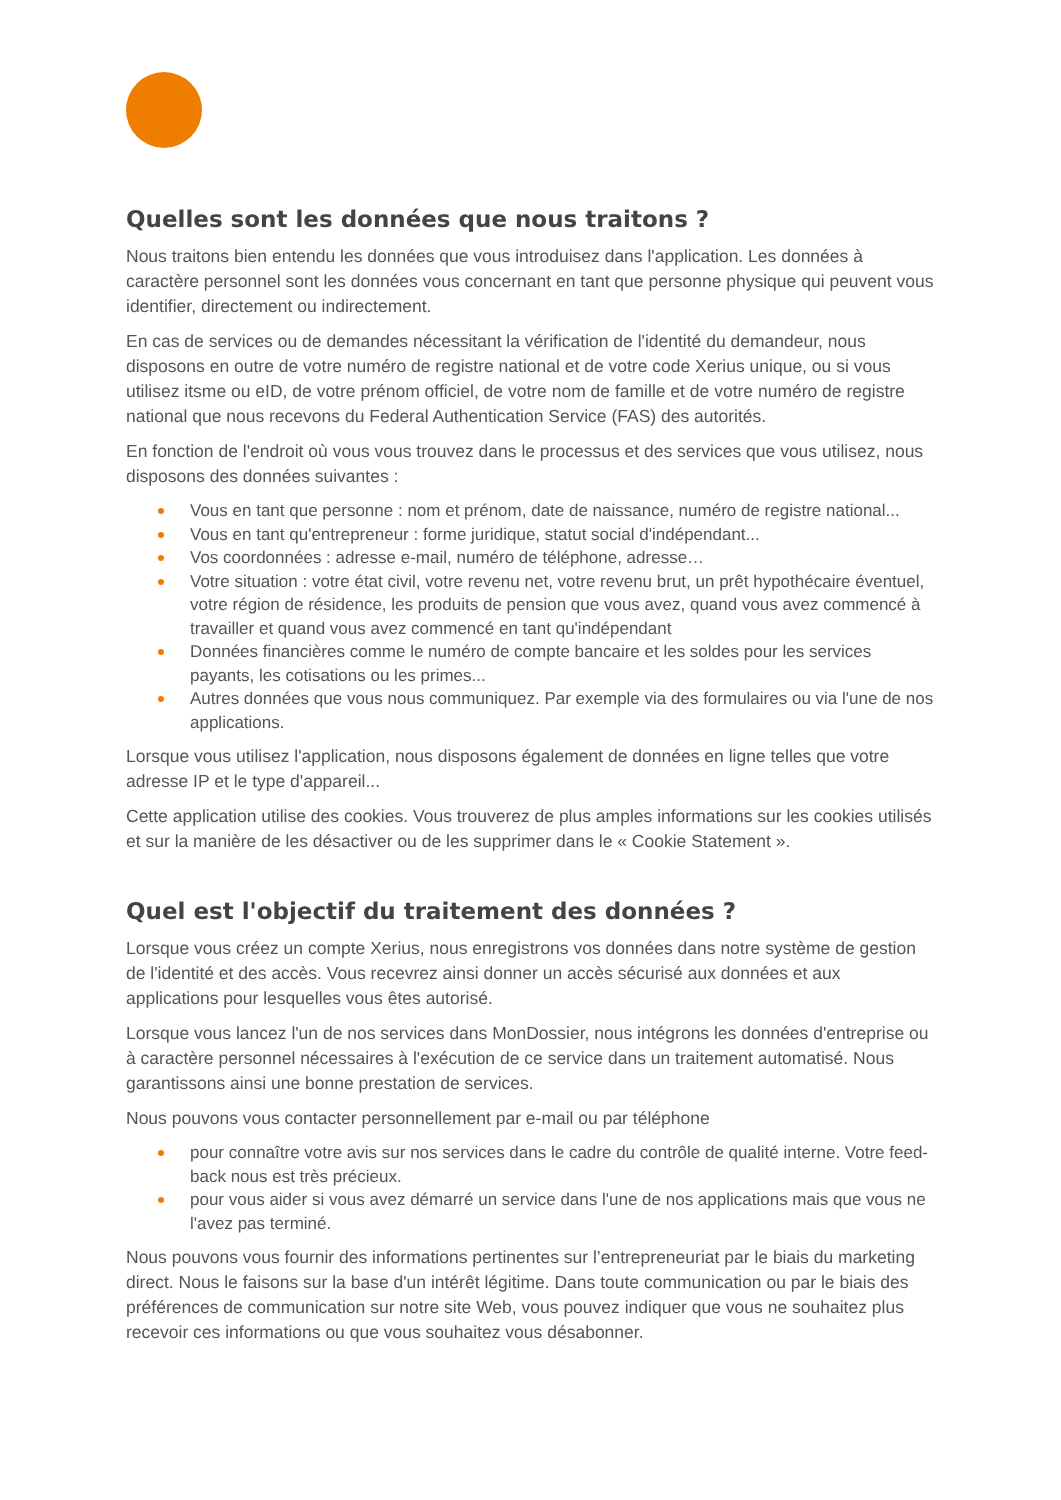Quelles sont les données que nous traitons ?
Nous traitons bien entendu les données que vous introduisez dans l'application. Les données à caractère personnel sont les données vous concernant en tant que personne physique qui peuvent vous identifier, directement ou indirectement.
En cas de services ou de demandes nécessitant la vérification de l'identité du demandeur, nous disposons en outre de votre numéro de registre national et de votre code Xerius unique, ou si vous utilisez itsme ou eID, de votre prénom officiel, de votre nom de famille et de votre numéro de registre national que nous recevons du Federal Authentication Service (FAS) des autorités.
En fonction de l'endroit où vous vous trouvez dans le processus et des services que vous utilisez, nous disposons des données suivantes :
Vous en tant que personne : nom et prénom, date de naissance, numéro de registre national...
Vous en tant qu'entrepreneur : forme juridique, statut social d'indépendant...
Vos coordonnées : adresse e-mail, numéro de téléphone, adresse…
Votre situation : votre état civil, votre revenu net, votre revenu brut, un prêt hypothécaire éventuel, votre région de résidence, les produits de pension que vous avez, quand vous avez commencé à travailler et quand vous avez commencé en tant qu'indépendant
Données financières comme le numéro de compte bancaire et les soldes pour les services payants, les cotisations ou les primes...
Autres données que vous nous communiquez. Par exemple via des formulaires ou via l'une de nos applications.
Lorsque vous utilisez l'application, nous disposons également de données en ligne telles que votre adresse IP et le type d'appareil...
Cette application utilise des cookies. Vous trouverez de plus amples informations sur les cookies utilisés et sur la manière de les désactiver ou de les supprimer dans le « Cookie Statement ».
Quel est l'objectif du traitement des données ?
Lorsque vous créez un compte Xerius, nous enregistrons vos données dans notre système de gestion de l'identité et des accès. Vous recevrez ainsi donner un accès sécurisé aux données et aux applications pour lesquelles vous êtes autorisé.
Lorsque vous lancez l'un de nos services dans MonDossier, nous intégrons les données d'entreprise ou à caractère personnel nécessaires à l'exécution de ce service dans un traitement automatisé. Nous garantissons ainsi une bonne prestation de services.
Nous pouvons vous contacter personnellement par e-mail ou par téléphone
pour connaître votre avis sur nos services dans le cadre du contrôle de qualité interne. Votre feed-back nous est très précieux.
pour vous aider si vous avez démarré un service dans l'une de nos applications mais que vous ne l'avez pas terminé.
Nous pouvons vous fournir des informations pertinentes sur l’entrepreneuriat par le biais du marketing direct. Nous le faisons sur la base d'un intérêt légitime. Dans toute communication ou par le biais des préférences de communication sur notre site Web, vous pouvez indiquer que vous ne souhaitez plus recevoir ces informations ou que vous souhaitez vous désabonner.